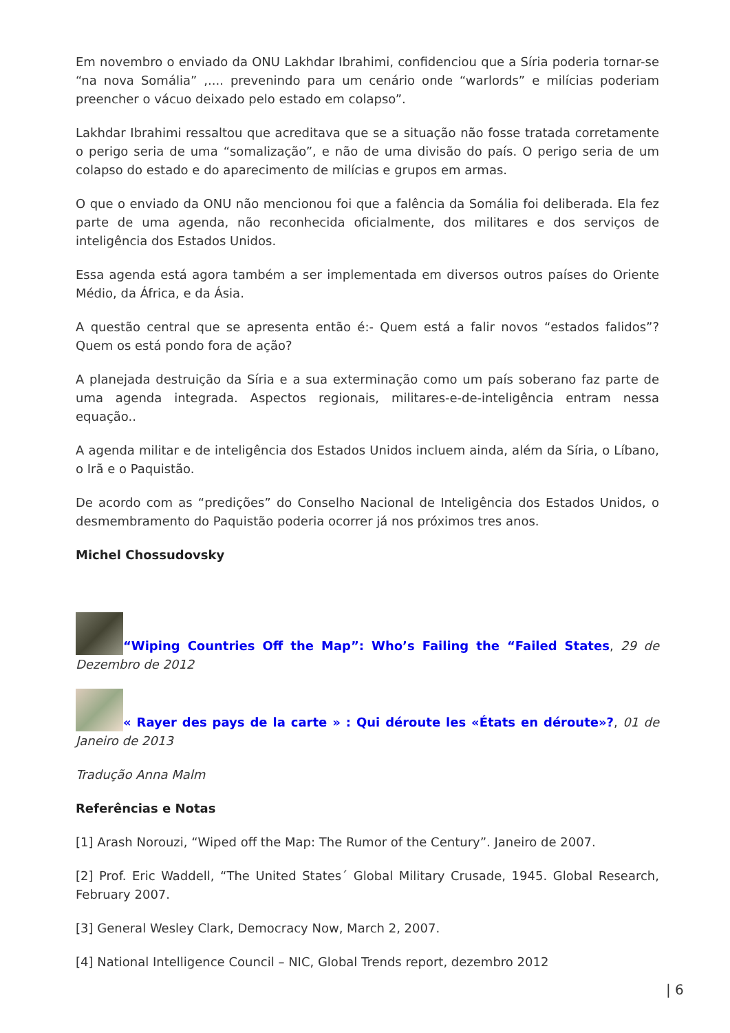Em novembro o enviado da ONU Lakhdar Ibrahimi, confidenciou que a Síria poderia tornar-se “na nova Somália” ,.... prevenindo para um cenário onde “warlords” e milícias poderiam preencher o vácuo deixado pelo estado em colapso”.
Lakhdar Ibrahimi ressaltou que acreditava que se a situação não fosse tratada corretamente o perigo seria de uma “somalização”, e não de uma divisão do país. O perigo seria de um colapso do estado e do aparecimento de milícias e grupos em armas.
O que o enviado da ONU não mencionou foi que a falência da Somália foi deliberada. Ela fez parte de uma agenda, não reconhecida oficialmente, dos militares e dos serviços de inteligência dos Estados Unidos.
Essa agenda está agora também a ser implementada em diversos outros países do Oriente Médio, da África, e da Ásia.
A questão central que se apresenta então é:- Quem está a falir novos “estados falidos”? Quem os está pondo fora de ação?
A planejada destruição da Síria e a sua exterminação como um país soberano faz parte de uma agenda integrada. Aspectos regionais, militares-e-de-inteligência entram nessa equação..
A agenda militar e de inteligência dos Estados Unidos incluem ainda, além da Síria, o Líbano, o Irã e o Paquistão.
De acordo com as “predições” do Conselho Nacional de Inteligência dos Estados Unidos, o desmembramento do Paquistão poderia ocorrer já nos próximos tres anos.
Michel Chossudovsky
“Wiping Countries Off the Map”: Who’s Failing the “Failed States, 29 de Dezembro de 2012
« Rayer des pays de la carte » : Qui déroute les «États en déroute»?, 01 de Janeiro de 2013
Tradução Anna Malm
Referências e Notas
[1] Arash Norouzi, “Wiped off the Map: The Rumor of the Century”. Janeiro de 2007.
[2] Prof. Eric Waddell, “The United States´ Global Military Crusade, 1945. Global Research, February 2007.
[3] General Wesley Clark, Democracy Now, March 2, 2007.
[4] National Intelligence Council – NIC, Global Trends report, dezembro 2012
| 6